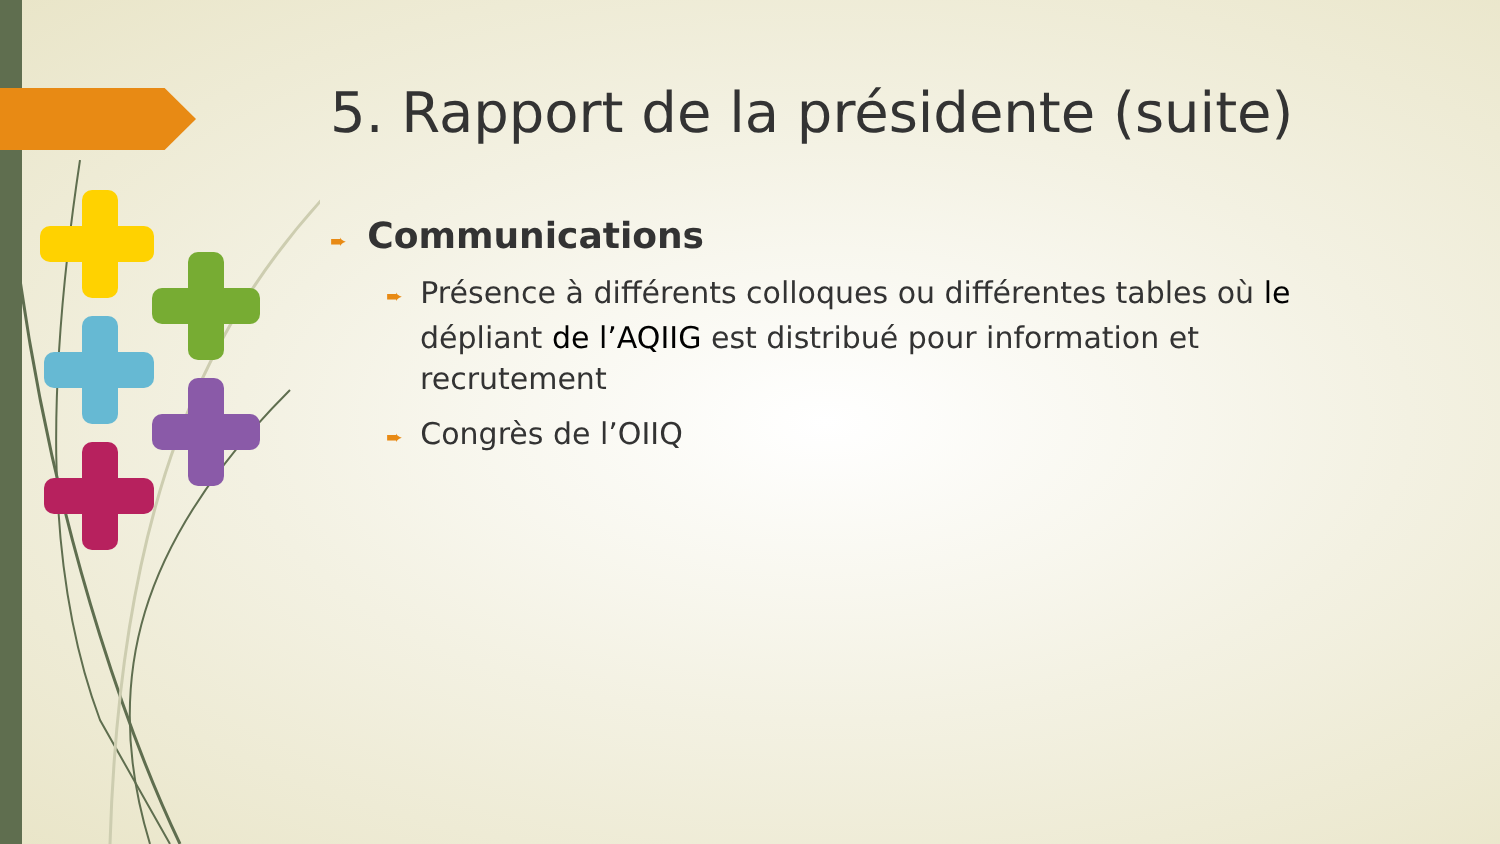5. Rapport de la présidente (suite)
➨ Communications
➨ Présence à différents colloques ou différentes tables où le dépliant de l’AQIIG est distribué pour information et recrutement
➨ Congrès de l’OIIQ